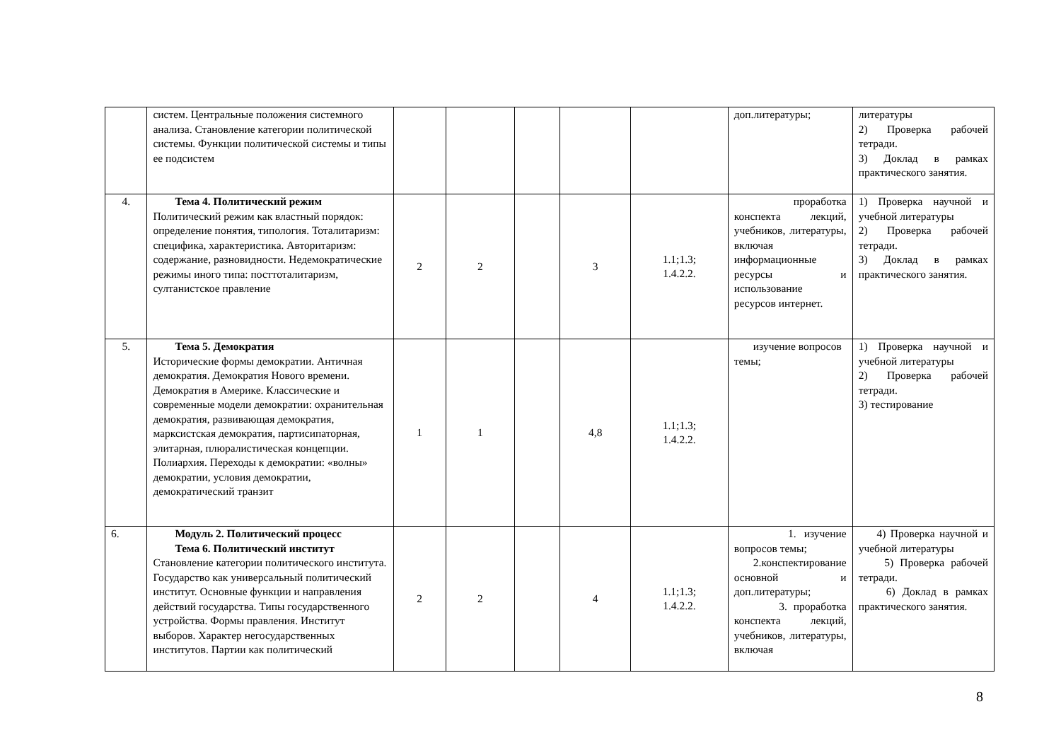| | систем. Центральные положения системного анализа. Становление категории политической системы. Функции политической системы и типы ее подсистем | | | | | | доп.литературы; | литературы 2) Проверка рабочей тетради. 3) Доклад в рамках практического занятия. |
| 4. | Тема 4. Политический режим Политический режим как властный порядок: определение понятия, типология. Тоталитаризм: специфика, характеристика. Авторитаризм: содержание, разновидности. Недемократические режимы иного типа: посттоталитаризм, султанистское правление | 2 | 2 | | 3 | 1.1;1.3; 1.4.2.2. | проработка конспекта лекций, учебников, литературы, включая информационные ресурсы и использование ресурсов интернет. | 1) Проверка научной и учебной литературы 2) Проверка рабочей тетради. 3) Доклад в рамках практического занятия. |
| 5. | Тема 5. Демократия Исторические формы демократии. Античная демократия. Демократия Нового времени. Демократия в Америке. Классические и современные модели демократии: охранительная демократия, развивающая демократия, марксистская демократия, партисипаторная, элитарная, плюралистическая концепции. Полиархия. Переходы к демократии: «волны» демократии, условия демократии, демократический транзит | 1 | 1 | | 4,8 | 1.1;1.3; 1.4.2.2. | изучение вопросов темы; | 1) Проверка научной и учебной литературы 2) Проверка рабочей тетради. 3) тестирование |
| 6. | Модуль 2. Политический процесс Тема 6. Политический институт Становление категории политического института. Государство как универсальный политический институт. Основные функции и направления действий государства. Типы государственного устройства. Формы правления. Институт выборов. Характер негосударственных институтов. Партии как политический | 2 | 2 | | 4 | 1.1;1.3; 1.4.2.2. | 1. изучение вопросов темы; 2.конспектирование основной и доп.литературы; 3. проработка конспекта лекций, учебников, литературы, включая | 4) Проверка научной и учебной литературы 5) Проверка рабочей тетради. 6) Доклад в рамках практического занятия. |
8